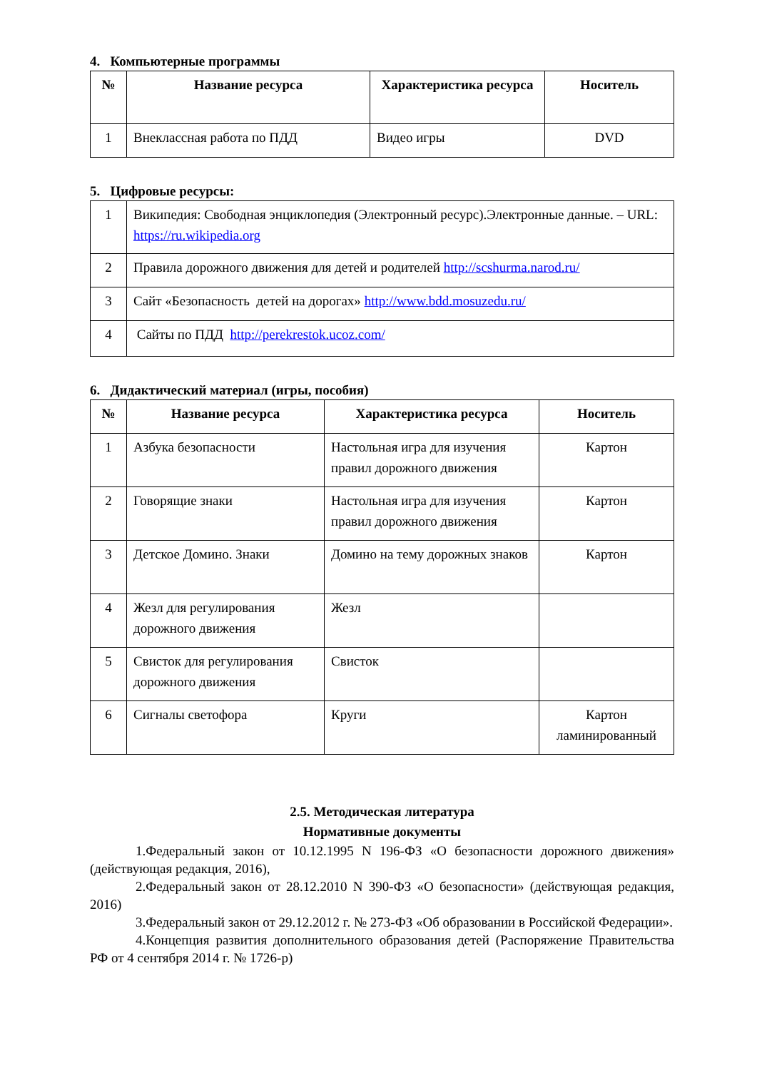4. Компьютерные программы
| № | Название ресурса | Характеристика ресурса | Носитель |
| --- | --- | --- | --- |
| 1 | Внеклассная работа по ПДД | Видео игры | DVD |
5. Цифровые ресурсы:
| 1 | Википедия: Свободная энциклопедия (Электронный ресурс).Электронные данные. – URL: https://ru.wikipedia.org |
| 2 | Правила дорожного движения для детей и родителей http://scshurma.narod.ru/ |
| 3 | Сайт «Безопасность детей на дорогах» http://www.bdd.mosuzedu.ru/ |
| 4 | Сайты по ПДД http://perekrestok.ucoz.com/ |
6. Дидактический материал (игры, пособия)
| № | Название ресурса | Характеристика ресурса | Носитель |
| --- | --- | --- | --- |
| 1 | Азбука безопасности | Настольная игра для изучения правил дорожного движения | Картон |
| 2 | Говорящие знаки | Настольная игра для изучения правил дорожного движения | Картон |
| 3 | Детское Домино. Знаки | Домино на тему дорожных знаков | Картон |
| 4 | Жезл для регулирования дорожного движения | Жезл | |
| 5 | Свисток для регулирования дорожного движения | Свисток | |
| 6 | Сигналы светофора | Круги | Картон ламинированный |
2.5. Методическая литература
Нормативные документы
1.Федеральный закон от 10.12.1995 N 196-ФЗ «О безопасности дорожного движения» (действующая редакция, 2016),
2.Федеральный закон от 28.12.2010 N 390-ФЗ «О безопасности» (действующая редакция, 2016)
3.Федеральный закон от 29.12.2012 г. № 273-ФЗ «Об образовании в Российской Федерации».
4.Концепция развития дополнительного образования детей (Распоряжение Правительства РФ от 4 сентября 2014 г. № 1726-р)